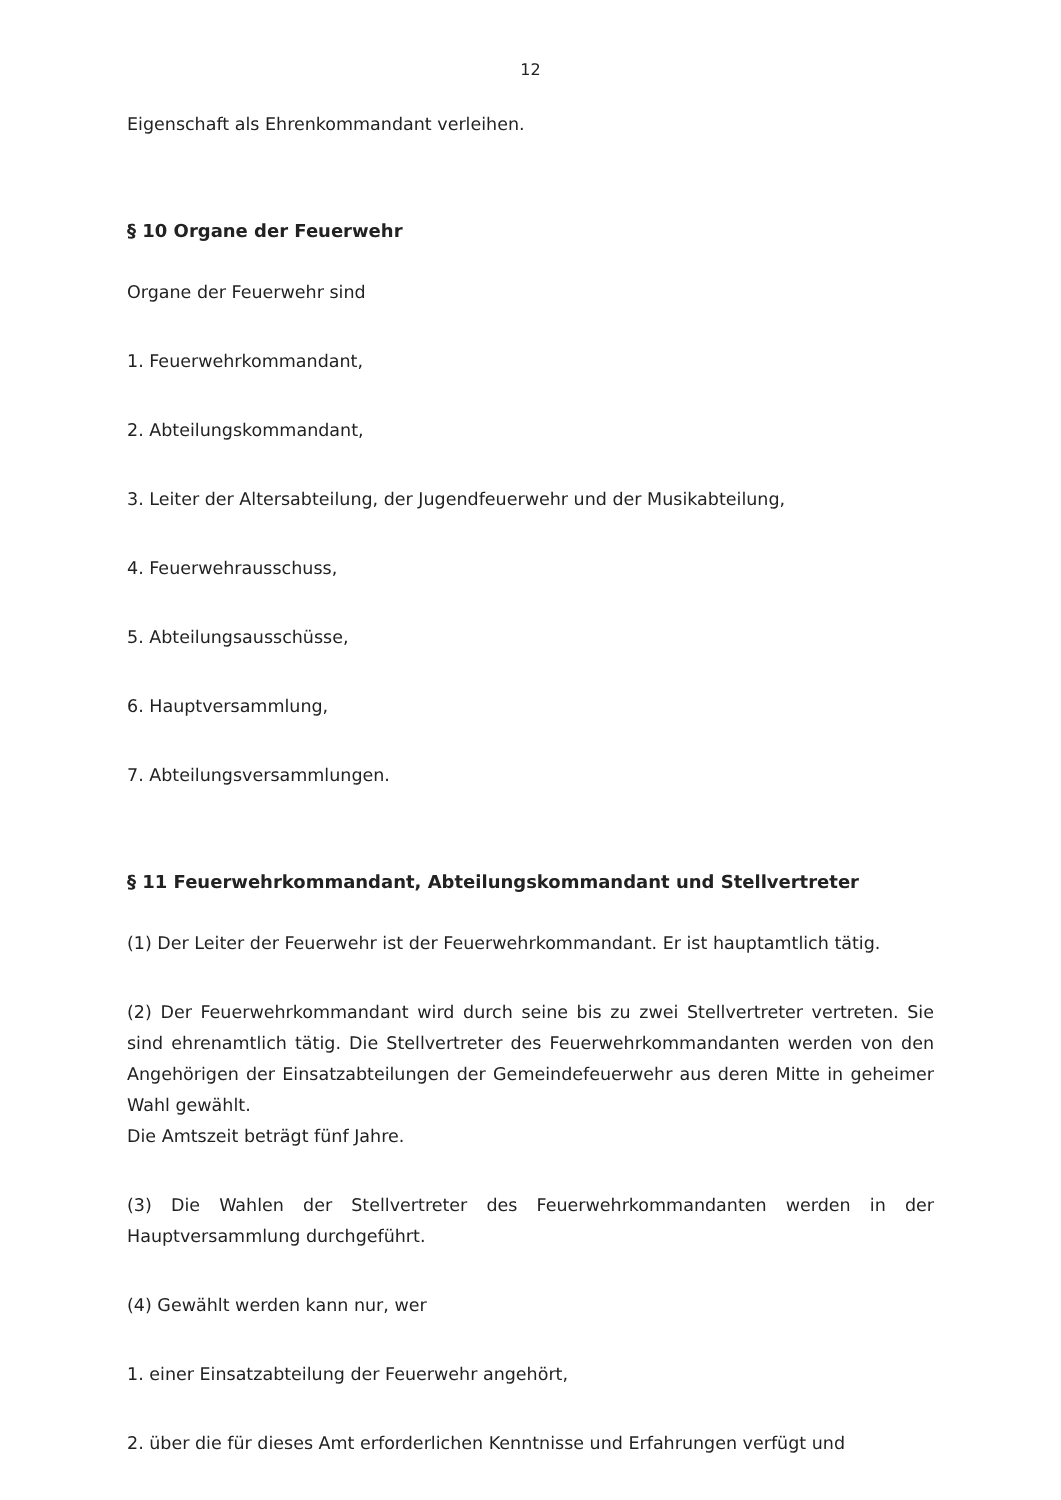12
Eigenschaft als Ehrenkommandant verleihen.
§ 10 Organe der Feuerwehr
Organe der Feuerwehr sind
1. Feuerwehrkommandant,
2. Abteilungskommandant,
3. Leiter der Altersabteilung, der Jugendfeuerwehr und der Musikabteilung,
4. Feuerwehrausschuss,
5. Abteilungsausschüsse,
6. Hauptversammlung,
7. Abteilungsversammlungen.
§ 11 Feuerwehrkommandant, Abteilungskommandant und Stellvertreter
(1) Der Leiter der Feuerwehr ist der Feuerwehrkommandant. Er ist hauptamtlich tätig.
(2) Der Feuerwehrkommandant wird durch seine bis zu zwei Stellvertreter vertreten. Sie sind ehrenamtlich tätig. Die Stellvertreter des Feuerwehrkommandanten werden von den Angehörigen der Einsatzabteilungen der Gemeindefeuerwehr aus deren Mitte in geheimer Wahl gewählt.
Die Amtszeit beträgt fünf Jahre.
(3) Die Wahlen der Stellvertreter des Feuerwehrkommandanten werden in der Hauptversammlung durchgeführt.
(4) Gewählt werden kann nur, wer
1. einer Einsatzabteilung der Feuerwehr angehört,
2. über die für dieses Amt erforderlichen Kenntnisse und Erfahrungen verfügt und